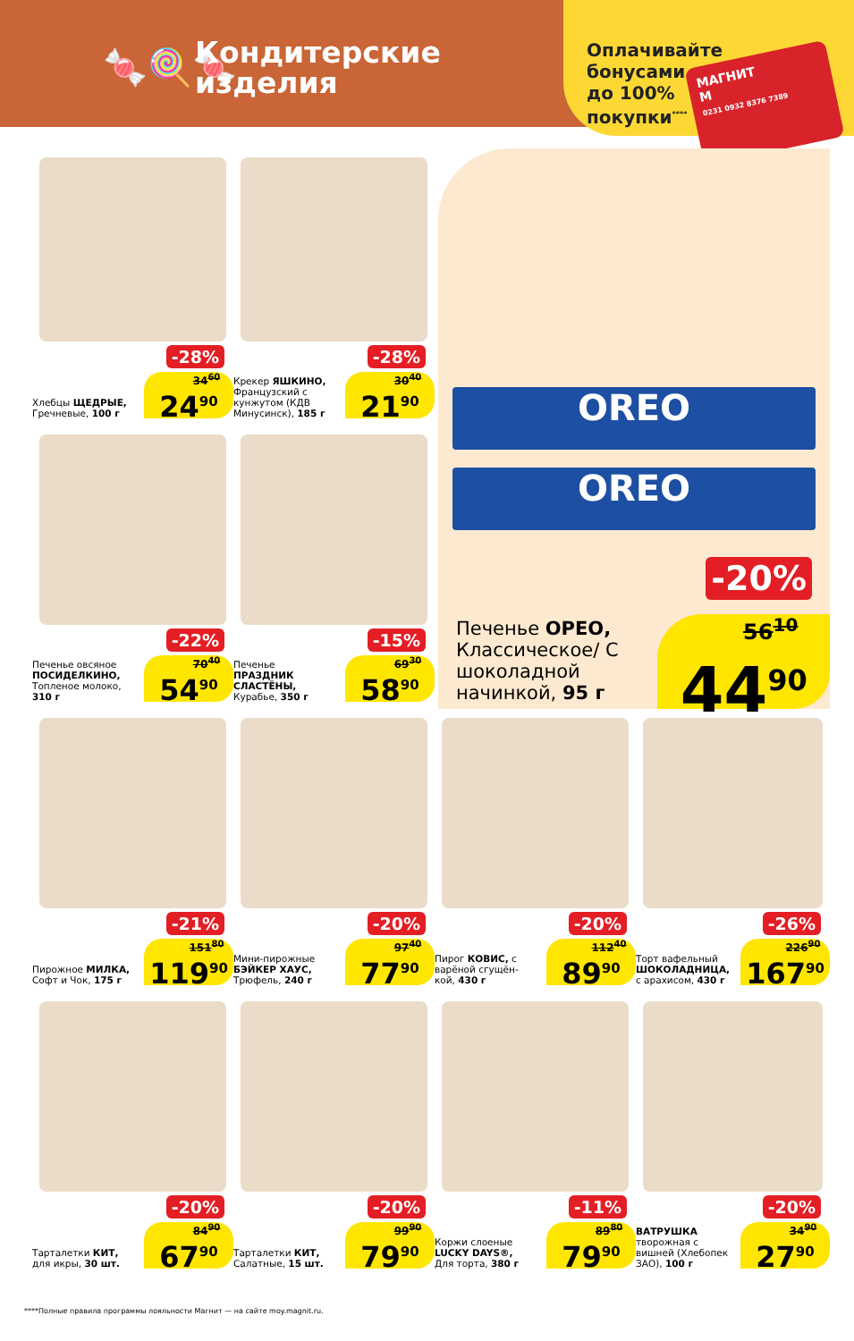🍬🍭🍬
Кондитерские
изделия
Оплачивайте
бонусами
до 100%
покупки<sup>****</sup>
МАГНИТ
М
0231 0932 8376 7389
-28%
Хлебцы ЩЕДРЫЕ, Гречневые, 100 г
34<sup>60</sup>
24<sup>90</sup>
-28%
Крекер ЯШКИНО, Французский с кунжутом (КДВ Минусинск), 185 г
30<sup>40</sup>
21<sup>90</sup>
OREO
OREO
-20%
Печенье ОРЕО, Классическое/ С шоколадной начинкой, 95 г
56<sup>10</sup>
44<sup>90</sup>
-22%
Печенье овсяное ПОСИДЕЛКИНО, Топленое молоко, 310 г
70<sup>40</sup>
54<sup>90</sup>
-15%
Печенье ПРАЗДНИК СЛАСТЁНЫ, Курабье, 350 г
69<sup>30</sup>
58<sup>90</sup>
-21%
Пирожное МИЛКА, Софт и Чок, 175 г
151<sup>80</sup>
119<sup>90</sup>
-20%
Мини-пирожные БЭЙКЕР ХАУС, Трюфель, 240 г
97<sup>40</sup>
77<sup>90</sup>
-20%
Пирог КОВИС, с варёной сгущён-кой, 430 г
112<sup>40</sup>
89<sup>90</sup>
-26%
Торт вафельный ШОКОЛАДНИЦА, с арахисом, 430 г
226<sup>90</sup>
167<sup>90</sup>
-20%
Тарталетки КИТ, для икры, 30 шт.
84<sup>90</sup>
67<sup>90</sup>
-20%
Тарталетки КИТ, Салатные, 15 шт.
99<sup>90</sup>
79<sup>90</sup>
-11%
Коржи слоеные LUCKY DAYS®, Для торта, 380 г
89<sup>80</sup>
79<sup>90</sup>
-20%
ВАТРУШКА творожная с вишней (Хлебопек ЗАО), 100 г
34<sup>90</sup>
27<sup>90</sup>
****Полные правила программы лояльности Магнит — на сайте moy.magnit.ru.